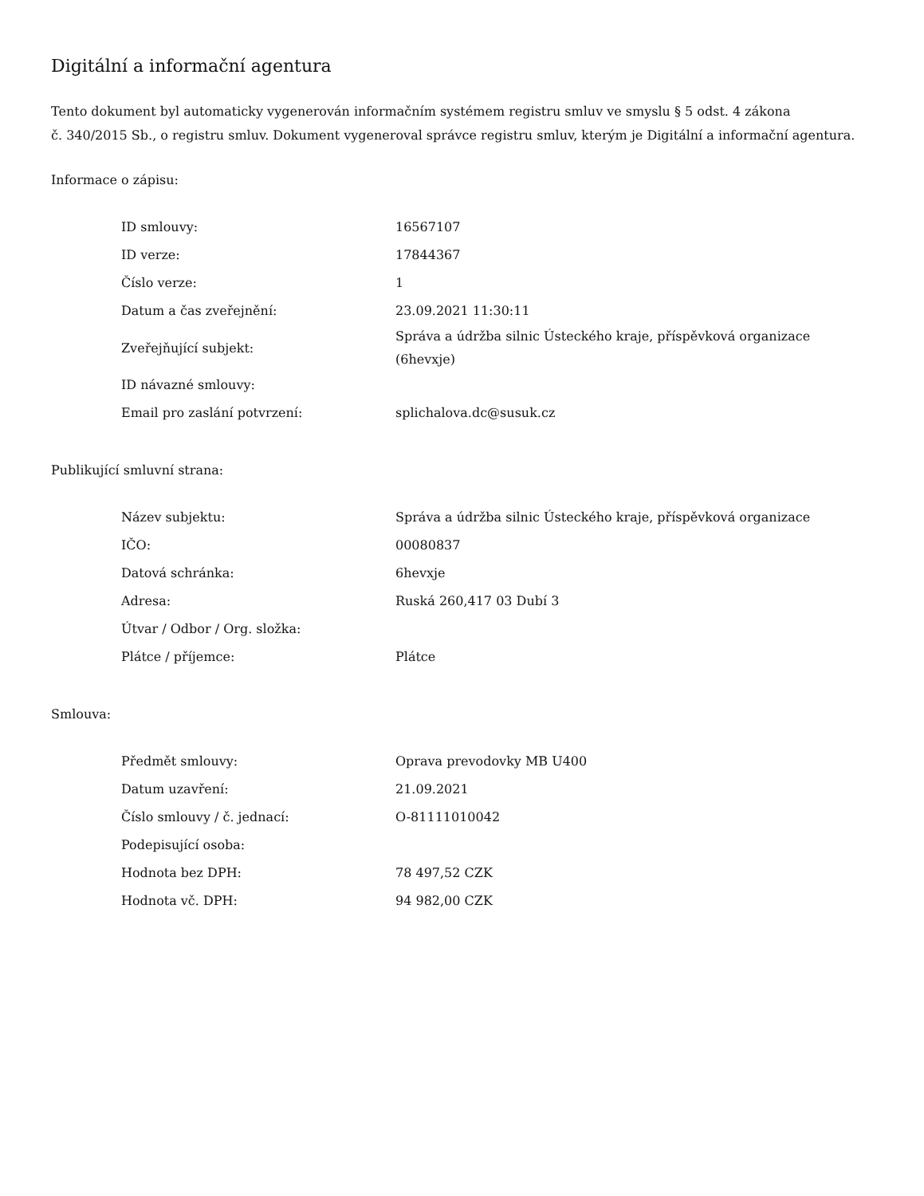Digitální a informační agentura
Tento dokument byl automaticky vygenerován informačním systémem registru smluv ve smyslu § 5 odst. 4 zákona
č. 340/2015 Sb., o registru smluv. Dokument vygeneroval správce registru smluv, kterým je Digitální a informační agentura.
Informace o zápisu:
| ID smlouvy: | 16567107 |
| ID verze: | 17844367 |
| Číslo verze: | 1 |
| Datum a čas zveřejnění: | 23.09.2021 11:30:11 |
| Zveřejňující subjekt: | Správa a údržba silnic Ústeckého kraje, příspěvková organizace (6hevxje) |
| ID návazné smlouvy: | |
| Email pro zaslání potvrzení: | splichalova.dc@susuk.cz |
Publikující smluvní strana:
| Název subjektu: | Správa a údržba silnic Ústeckého kraje, příspěvková organizace |
| IČO: | 00080837 |
| Datová schránka: | 6hevxje |
| Adresa: | Ruská 260,417 03 Dubí 3 |
| Útvar / Odbor / Org. složka: | |
| Plátce / příjemce: | Plátce |
Smlouva:
| Předmět smlouvy: | Oprava prevodovky MB U400 |
| Datum uzavření: | 21.09.2021 |
| Číslo smlouvy / č. jednací: | O-81111010042 |
| Podepisující osoba: | |
| Hodnota bez DPH: | 78 497,52 CZK |
| Hodnota vč. DPH: | 94 982,00 CZK |